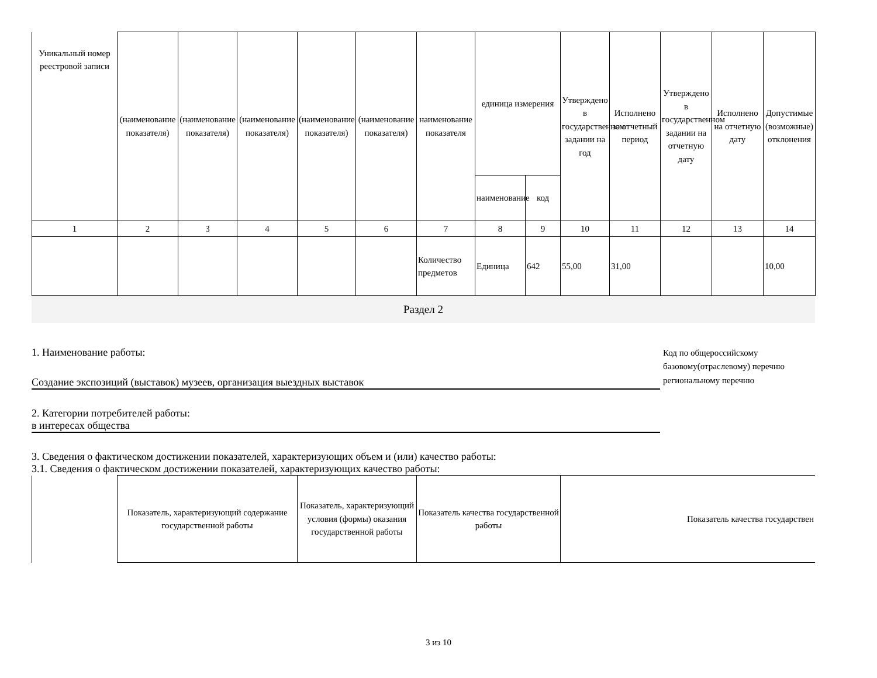| Уникальный номер реестровой записи | (наименование показателя) | (наименование показателя) | (наименование показателя) | (наименование показателя) | (наименование показателя) | наименование показателя | единица измерения | | Утверждено в государственном задании на год | Исполнено за отчетный период | Утверждено в государственном задании на отчетную дату | Исполнено на отчетную дату | Допустимые (возможные) отклонения |
| --- | --- | --- | --- | --- | --- | --- | --- | --- | --- | --- | --- | --- | --- |
| | | | | | | | наименование | код | | | | | |
| 1 | 2 | 3 | 4 | 5 | 6 | 7 | 8 | 9 | 10 | 11 | 12 | 13 | 14 |
| | | | | | | Количество предметов | Единица | 642 | 55,00 | 31,00 | | | 10,00 |
Раздел 2
1. Наименование работы:
Создание экспозиций (выставок) музеев, организация выездных выставок
2. Категории потребителей работы:
в интересах общества
Код по общероссийскому базовому(отраслевому) перечню региональному перечню
3. Сведения о фактическом достижении показателей, характеризующих объем и (или) качество работы:
3.1. Сведения о фактическом достижении показателей, характеризующих качество работы:
| | Показатель, характеризующий содержание государственной работы | Показатель, характеризующий условия (формы) оказания государственной работы | Показатель качества государственной работы | Показатель качества государствен |
3 из 10